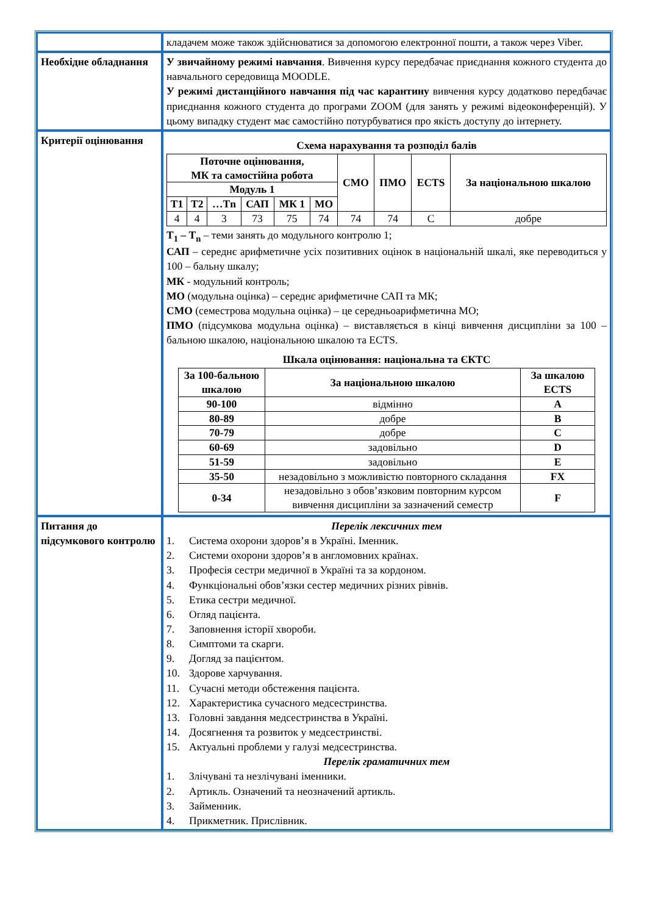| | кладачем може також здійснюватися за допомогою електронної пошти, а також через Viber. |
| Необхідне обладнання | У звичайному режимі навчання . Вивчення курсу передбачає приєднання кожного студента до навчального середовища MOODLE. У режимі дистанційного навчання під час карантину вивчення курсу додатково передбачає приєднання кожного студента до програми ZOOM (для занять у режимі відеоконференцій). У цьому випадку студент має самостійно потурбуватися про якість доступу до інтернету. |
| Критерії оцінювання | Схема нарахування та розподіл балів / Поточне оцінювання, МК та самостійна робота / / / / / / СМО / ПМО / ECTS / За національною шкалою / / --- / --- / --- / --- / --- / --- / --- / --- / --- / --- / / Модуль 1 / / / / / / / / / / / Т1 / Т2 / …Тn / САП / МК 1 / МО / / / / / / 4 / 4 / 3 / 73 / 75 / 74 / 74 / 74 / C / добре / Т<sub>1</sub> – Т<sub>n</sub> – теми занять до модульного контролю 1; САП – середнє арифметичне усіх позитивних оцінок в національній шкалі, яке переводиться у 100 – бальну шкалу; МК - модульний контроль; МО (модульна оцінка) – середнє арифметичне САП та МК; СМО (семестрова модульна оцінка) – це середньоарифметична МО; ПМО (підсумкова модульна оцінка) – виставляється в кінці вивчення дисципліни за 100 – бальною шкалою, національною шкалою та ECTS. Шкала оцінювання: національна та ЄКТС / За 100-бальною шкалою / За національною шкалою / За шкалою ECTS / / --- / --- / --- / / 90-100 / відмінно / A / / 80-89 / добре / B / / 70-79 / добре / C / / 60-69 / задовільно / D / / 51-59 / задовільно / E / / 35-50 / незадовільно з можливістю повторного складання / FX / / 0-34 / незадовільно з обов’язковим повторним курсом вивчення дисципліни за зазначений семестр / F / |
| Питання до підсумкового контролю | Перелік лексичних тем 1. Система охорони здоров’я в Україні. Іменник. 2. Системи охорони здоров’я в англомовних країнах. 3. Професія сестри медичної в Україні та за кордоном. 4. Функціональні обов’язки сестер медичних різних рівнів. 5. Етика сестри медичної. 6. Огляд пацієнта. 7. Заповнення історії хвороби. 8. Симптоми та скарги. 9. Догляд за пацієнтом. 10. Здорове харчування. 11. Сучасні методи обстеження пацієнта. 12. Характеристика сучасного медсестринства. 13. Головні завдання медсестринства в Україні. 14. Досягнення та розвиток у медсестринстві. 15. Актуальні проблеми у галузі медсестринства. Перелік граматичних тем 1. Злічувані та незлічувані іменники. 2. Артикль. Означений та неозначений артикль. 3. Займенник. 4. Прикметник. Прислівник. |